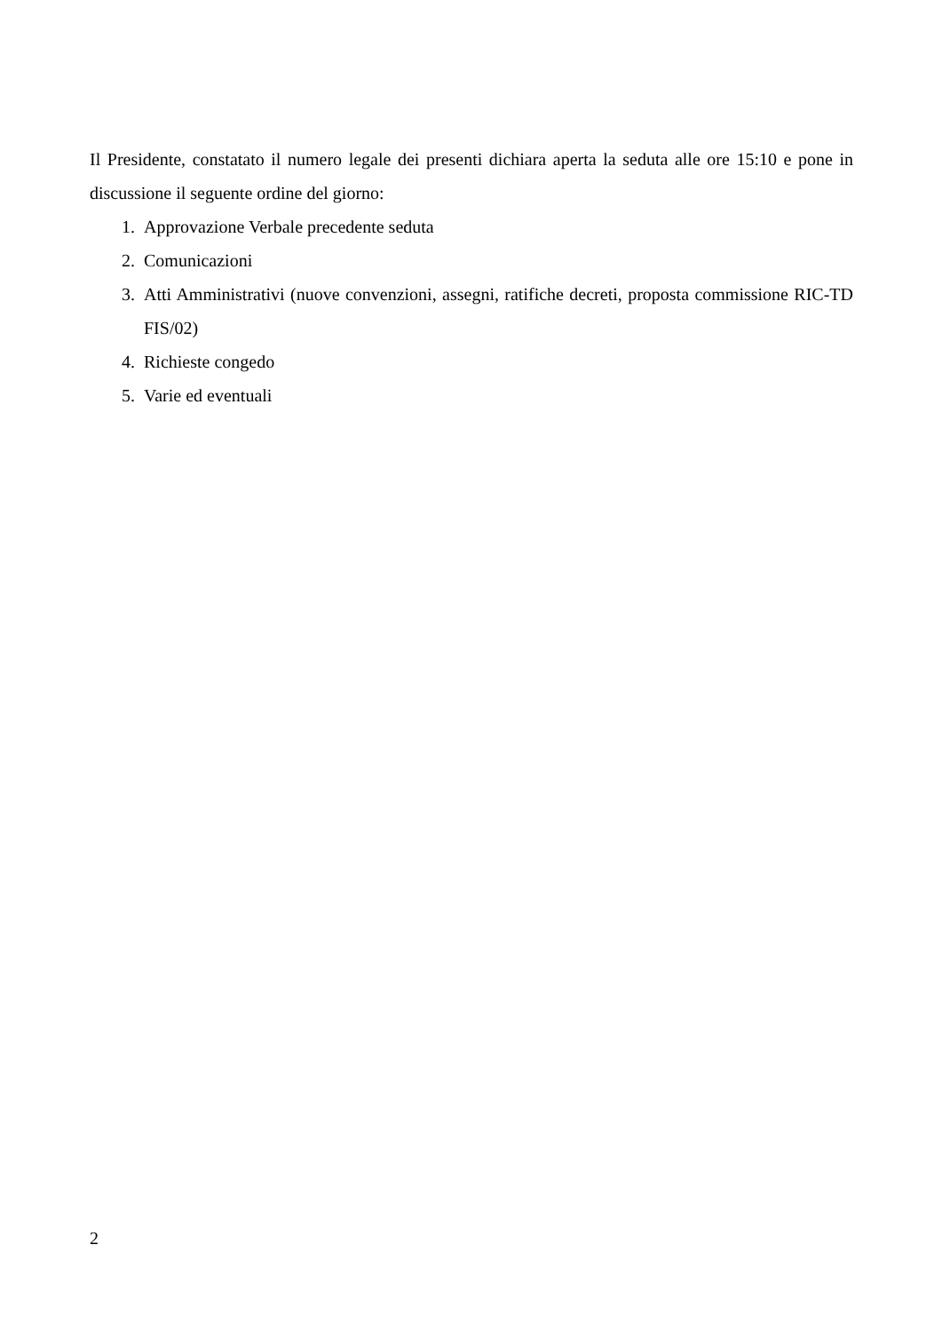Il Presidente, constatato il numero legale dei presenti dichiara aperta la seduta alle ore 15:10 e pone in discussione il seguente ordine del giorno:
1. Approvazione Verbale precedente seduta
2. Comunicazioni
3. Atti Amministrativi (nuove convenzioni, assegni, ratifiche decreti, proposta commissione RIC-TD FIS/02)
4. Richieste congedo
5. Varie ed eventuali
2